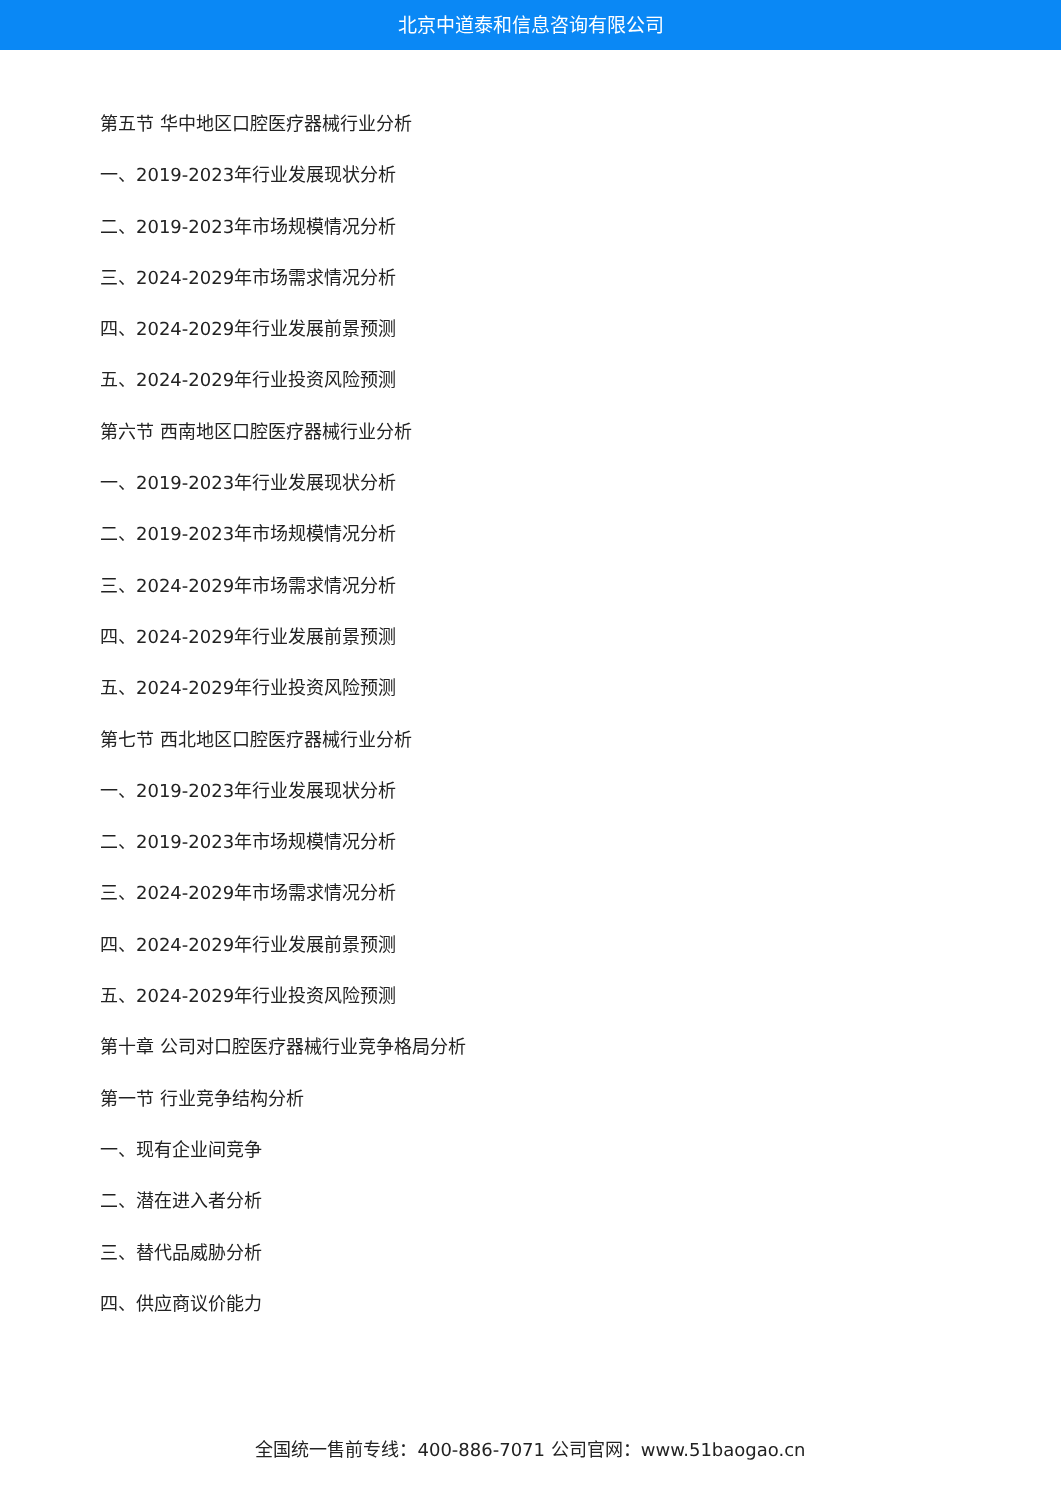北京中道泰和信息咨询有限公司
第五节 华中地区口腔医疗器械行业分析
一、2019-2023年行业发展现状分析
二、2019-2023年市场规模情况分析
三、2024-2029年市场需求情况分析
四、2024-2029年行业发展前景预测
五、2024-2029年行业投资风险预测
第六节 西南地区口腔医疗器械行业分析
一、2019-2023年行业发展现状分析
二、2019-2023年市场规模情况分析
三、2024-2029年市场需求情况分析
四、2024-2029年行业发展前景预测
五、2024-2029年行业投资风险预测
第七节 西北地区口腔医疗器械行业分析
一、2019-2023年行业发展现状分析
二、2019-2023年市场规模情况分析
三、2024-2029年市场需求情况分析
四、2024-2029年行业发展前景预测
五、2024-2029年行业投资风险预测
第十章 公司对口腔医疗器械行业竞争格局分析
第一节 行业竞争结构分析
一、现有企业间竞争
二、潜在进入者分析
三、替代品威胁分析
四、供应商议价能力
全国统一售前专线：400-886-7071 公司官网：www.51baogao.cn